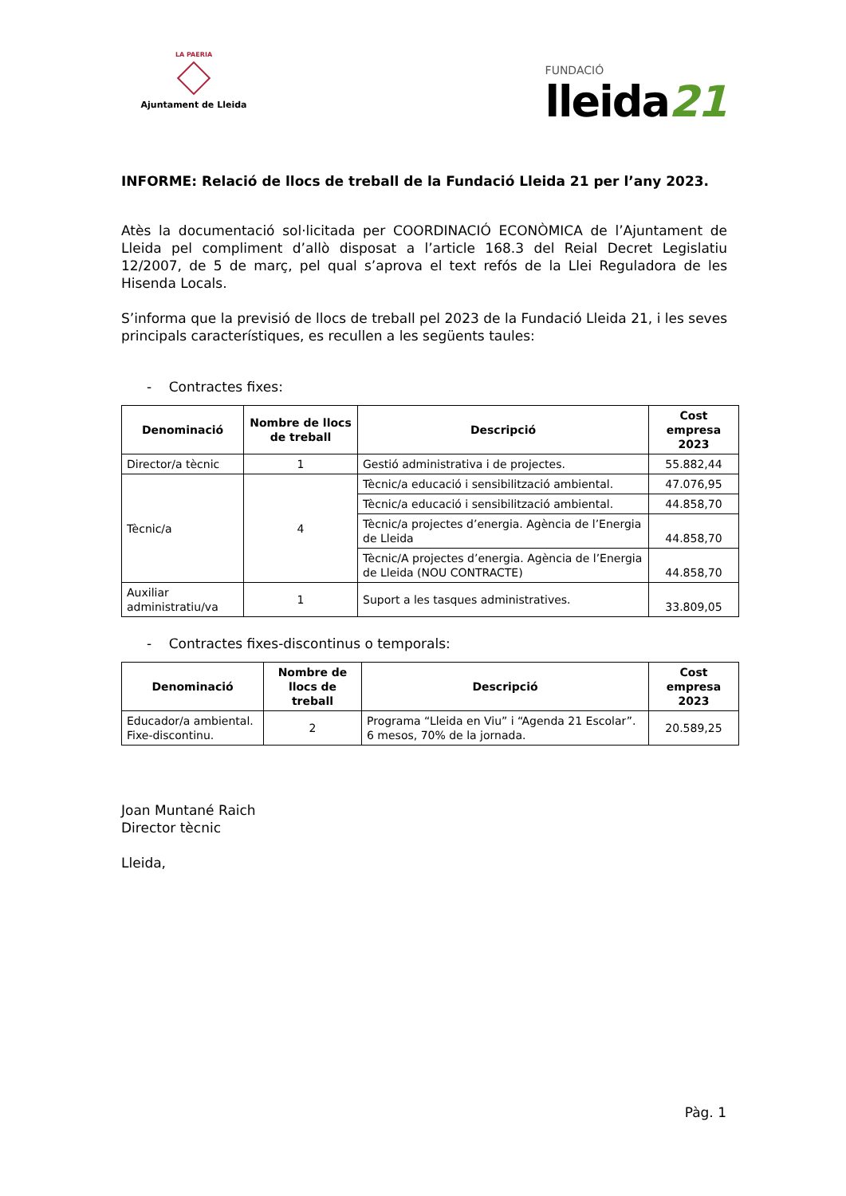LA PAERIA
Ajuntament de Lleida
FUNDACIÓ
lleida21
INFORME: Relació de llocs de treball de la Fundació Lleida 21 per l’any 2023.
Atès la documentació sol·licitada per COORDINACIÓ ECONÒMICA de l’Ajuntament de Lleida pel compliment d’allò disposat a l’article 168.3 del Reial Decret Legislatiu 12/2007, de 5 de març, pel qual s’aprova el text refós de la Llei Reguladora de les Hisenda Locals.
S’informa que la previsió de llocs de treball pel 2023 de la Fundació Lleida 21, i les seves principals característiques, es recullen a les següents taules:
- Contractes fixes:
| Denominació | Nombre de llocs de treball | Descripció | Cost empresa 2023 |
| --- | --- | --- | --- |
| Director/a tècnic | 1 | Gestió administrativa i de projectes. | 55.882,44 |
| Tècnic/a | 4 | Tècnic/a educació i sensibilització ambiental. | 47.076,95 |
| | | Tècnic/a educació i sensibilització ambiental. | 44.858,70 |
| | | Tècnic/a projectes d’energia. Agència de l’Energia de Lleida | 44.858,70 |
| | | Tècnic/A projectes d’energia. Agència de l’Energia de Lleida (NOU CONTRACTE) | 44.858,70 |
| Auxiliar administratiu/va | 1 | Suport a les tasques administratives. | 33.809,05 |
- Contractes fixes-discontinus o temporals:
| Denominació | Nombre de llocs de treball | Descripció | Cost empresa 2023 |
| --- | --- | --- | --- |
| Educador/a ambiental. Fixe-discontinu. | 2 | Programa “Lleida en Viu” i “Agenda 21 Escolar”. 6 mesos, 70% de la jornada. | 20.589,25 |
Joan Muntané Raich
Director tècnic
Lleida,
Pàg. 1